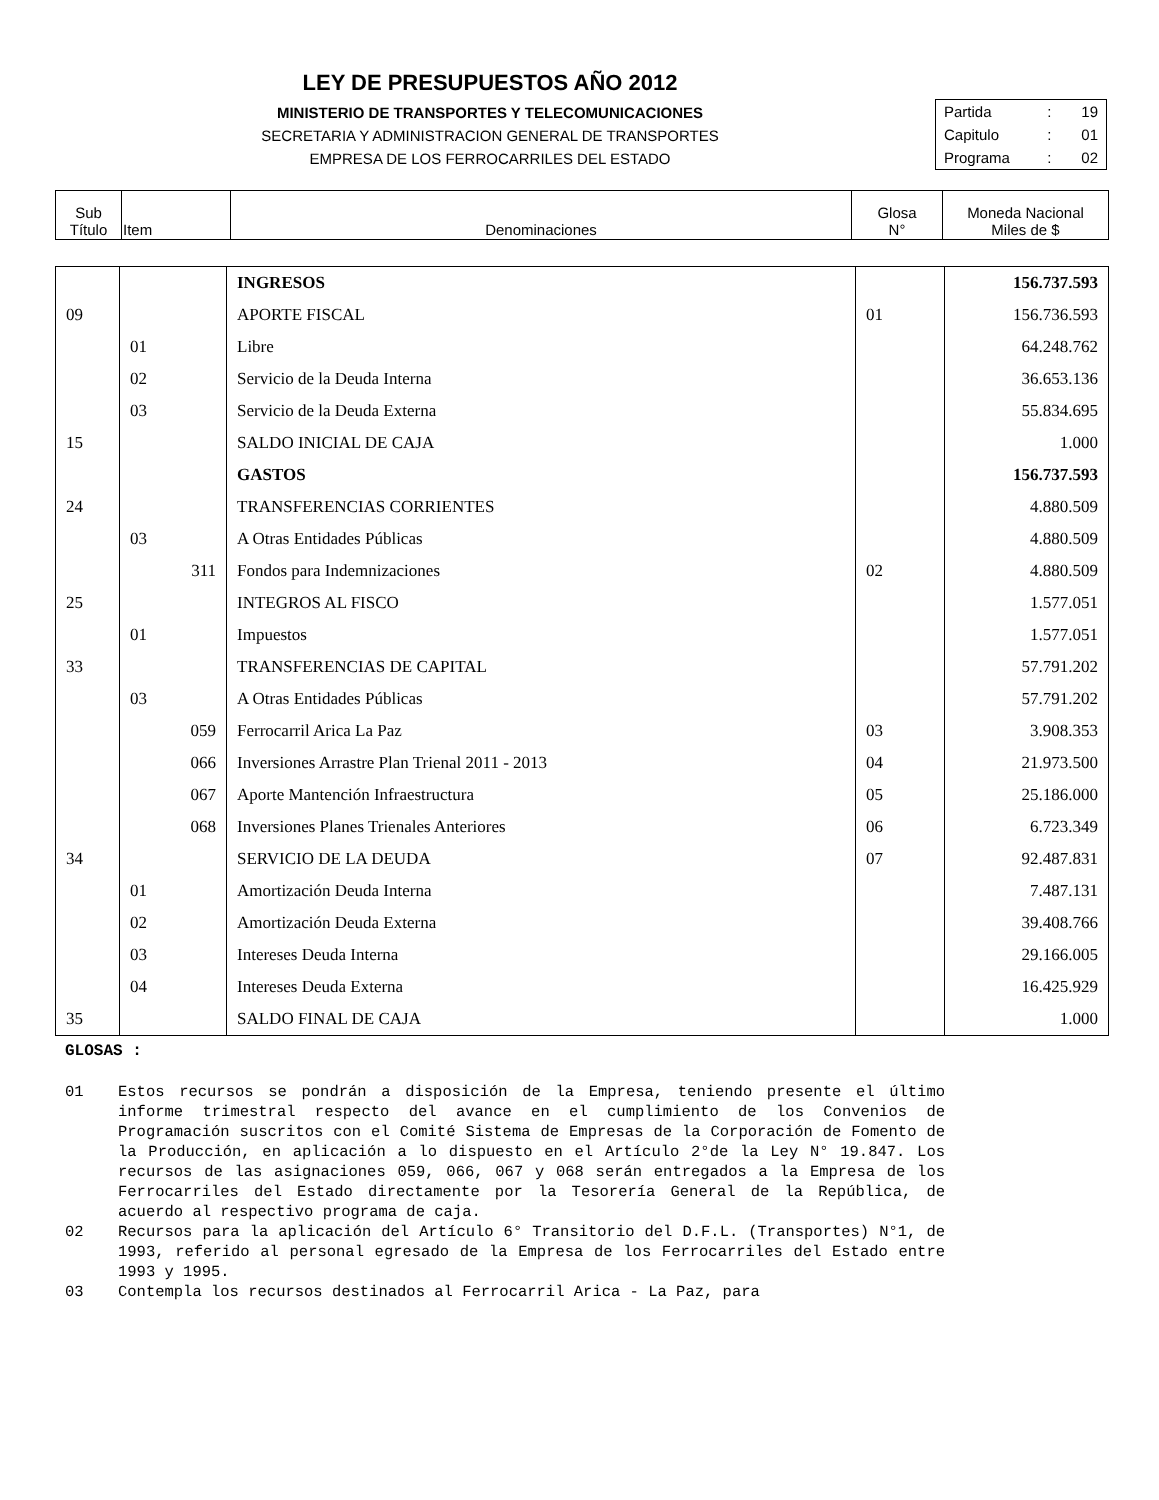LEY DE PRESUPUESTOS AÑO 2012
MINISTERIO DE TRANSPORTES Y TELECOMUNICACIONES
SECRETARIA Y ADMINISTRACION GENERAL DE TRANSPORTES
EMPRESA DE LOS FERROCARRILES DEL ESTADO
| Partida | : | 19 |
| Capitulo | : | 01 |
| Programa | : | 02 |
| Sub Título | Item | Denominaciones | Glosa N° | Moneda Nacional Miles de $ |
| | | INGRESOS | | 156.737.593 |
| 09 | | APORTE FISCAL | 01 | 156.736.593 |
| | 01 | Libre | | 64.248.762 |
| | 02 | Servicio de la Deuda Interna | | 36.653.136 |
| | 03 | Servicio de la Deuda Externa | | 55.834.695 |
| 15 | | SALDO INICIAL DE CAJA | | 1.000 |
| | | GASTOS | | 156.737.593 |
| 24 | | TRANSFERENCIAS CORRIENTES | | 4.880.509 |
| | 03 | A Otras Entidades Públicas | | 4.880.509 |
| | 311 | Fondos para Indemnizaciones | 02 | 4.880.509 |
| 25 | | INTEGROS AL FISCO | | 1.577.051 |
| | 01 | Impuestos | | 1.577.051 |
| 33 | | TRANSFERENCIAS DE CAPITAL | | 57.791.202 |
| | 03 | A Otras Entidades Públicas | | 57.791.202 |
| | 059 | Ferrocarril Arica La Paz | 03 | 3.908.353 |
| | 066 | Inversiones Arrastre Plan Trienal 2011 - 2013 | 04 | 21.973.500 |
| | 067 | Aporte Mantención Infraestructura | 05 | 25.186.000 |
| | 068 | Inversiones Planes Trienales Anteriores | 06 | 6.723.349 |
| 34 | | SERVICIO DE LA DEUDA | 07 | 92.487.831 |
| | 01 | Amortización Deuda Interna | | 7.487.131 |
| | 02 | Amortización Deuda Externa | | 39.408.766 |
| | 03 | Intereses Deuda Interna | | 29.166.005 |
| | 04 | Intereses Deuda Externa | | 16.425.929 |
| 35 | | SALDO FINAL DE CAJA | | 1.000 |
GLOSAS :
01 Estos recursos se pondrán a disposición de la Empresa, teniendo presente el último informe trimestral respecto del avance en el cumplimiento de los Convenios de Programación suscritos con el Comité Sistema de Empresas de la Corporación de Fomento de la Producción, en aplicación a lo dispuesto en el Artículo 2°de la Ley N° 19.847. Los recursos de las asignaciones 059, 066, 067 y 068 serán entregados a la Empresa de los Ferrocarriles del Estado directamente por la Tesorería General de la República, de acuerdo al respectivo programa de caja.
02 Recursos para la aplicación del Artículo 6° Transitorio del D.F.L. (Transportes) N°1, de 1993, referido al personal egresado de la Empresa de los Ferrocarriles del Estado entre 1993 y 1995.
03 Contempla los recursos destinados al Ferrocarril Arica - La Paz, para